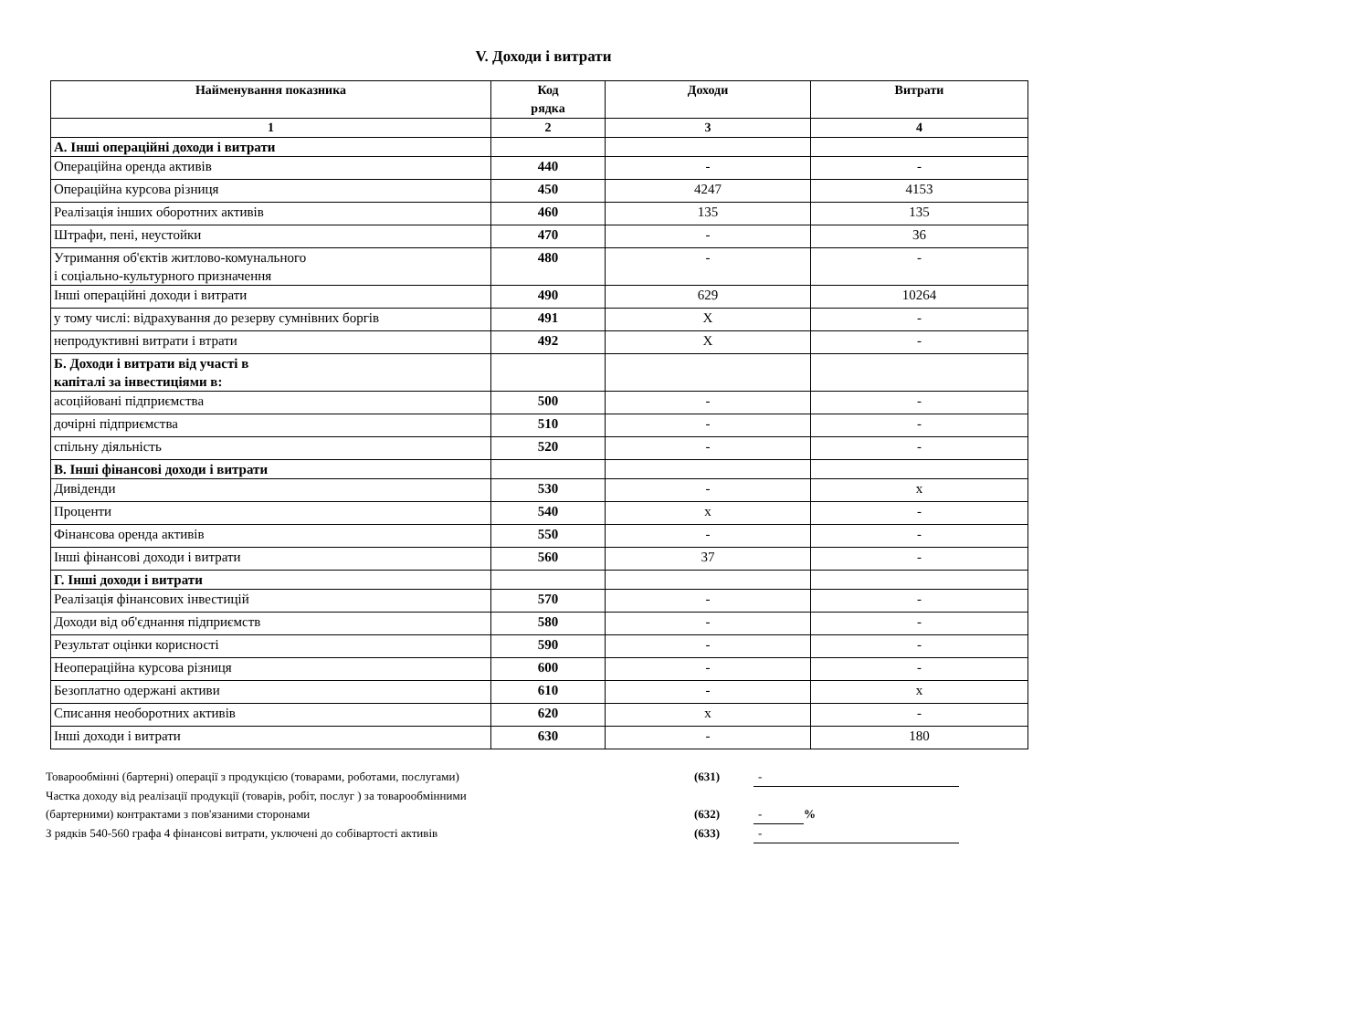V. Доходи і витрати
| Найменування показника | Код рядка | Доходи | Витрати |
| --- | --- | --- | --- |
| 1 | 2 | 3 | 4 |
| А. Інші операційні доходи і витрати | | | |
| Операційна оренда активів | 440 | - | - |
| Операційна курсова різниця | 450 | 4247 | 4153 |
| Реалізація інших оборотних активів | 460 | 135 | 135 |
| Штрафи, пені, неустойки | 470 | - | 36 |
| Утримання об'єктів житлово-комунального і соціально-культурного призначення | 480 | - | - |
| Інші операційні доходи і витрати | 490 | 629 | 10264 |
| у тому числі: відрахування до резерву сумнівних боргів | 491 | X | - |
| непродуктивні витрати і втрати | 492 | X | - |
| Б. Доходи і витрати від участі в капіталі за інвестиціями в: | | | |
| асоційовані підприємства | 500 | - | - |
| дочірні підприємства | 510 | - | - |
| спільну діяльність | 520 | - | - |
| В. Інші фінансові доходи і витрати | | | |
| Дивіденди | 530 | - | x |
| Проценти | 540 | x | - |
| Фінансова оренда активів | 550 | - | - |
| Інші фінансові доходи і витрати | 560 | 37 | - |
| Г. Інші доходи і витрати | | | |
| Реалізація фінансових інвестицій | 570 | - | - |
| Доходи від об'єднання підприємств | 580 | - | - |
| Результат оцінки корисності | 590 | - | - |
| Неопераційна курсова різниця | 600 | - | - |
| Безоплатно одержані активи | 610 | - | x |
| Списання необоротних активів | 620 | x | - |
| Інші доходи і витрати | 630 | - | 180 |
Товарообмінні (бартерні) операції з продукцією (товарами, роботами, послугами) (631) -
Частка доходу від реалізації продукції (товарів, робіт, послуг ) за товарообмінними
(бартерними) контрактами з пов'язаними сторонами (632) -%
З рядків 540-560 графа 4 фінансові витрати, уключені до собівартості активів (633) -